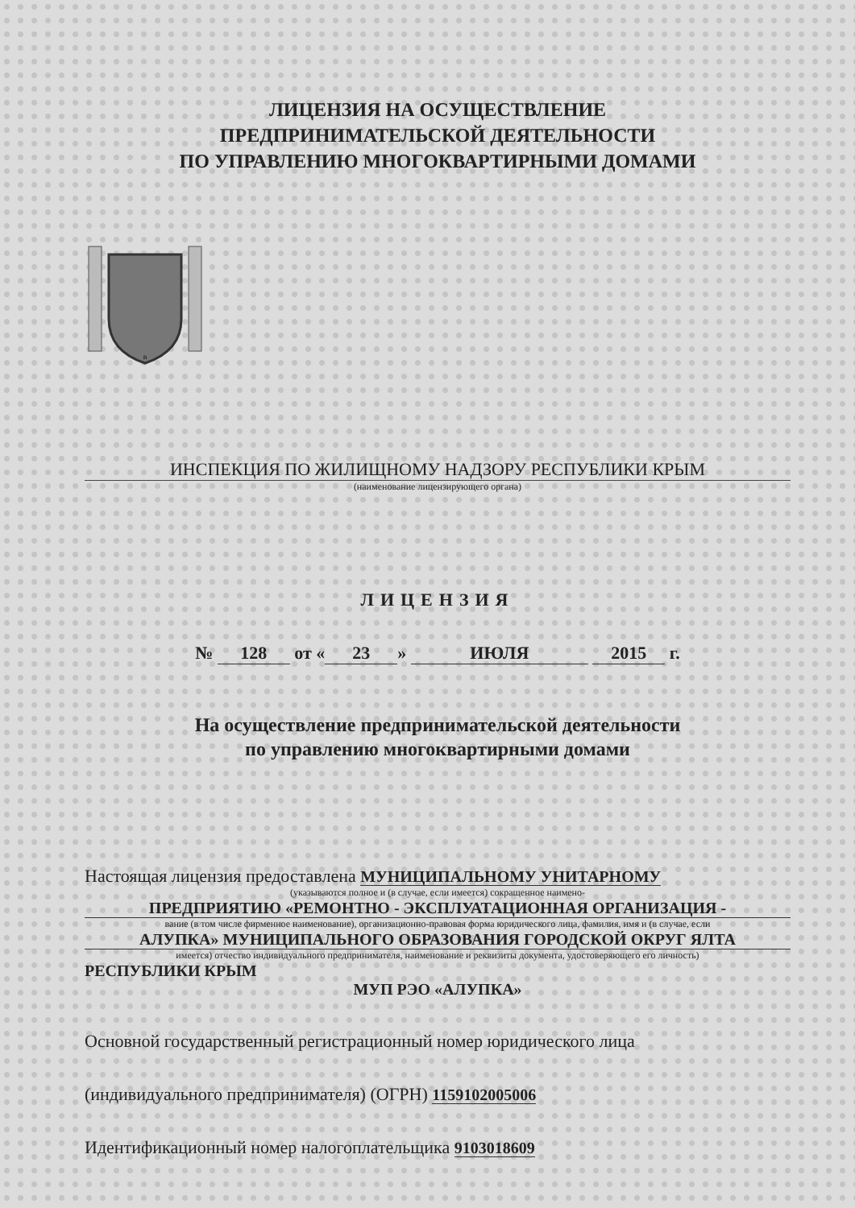ЛИЦЕНЗИЯ НА ОСУЩЕСТВЛЕНИЕ
ПРЕДПРИНИМАТЕЛЬСКОЙ ДЕЯТЕЛЬНОСТИ
ПО УПРАВЛЕНИЮ МНОГОКВАРТИРНЫМИ ДОМАМИ
В
ИНСПЕКЦИЯ ПО ЖИЛИЩНОМУ НАДЗОРУ РЕСПУБЛИКИ КРЫМ
(наименование лицензирующего органа)
ЛИЦЕНЗИЯ
№ 128 от « 23 » ИЮЛЯ 2015 г.
На осуществление предпринимательской деятельности
по управлению многоквартирными домами
Настоящая лицензия предоставлена МУНИЦИПАЛЬНОМУ УНИТАРНОМУ
(указываются полное и (в случае, если имеется) сокращенное наимено-
ПРЕДПРИЯТИЮ «РЕМОНТНО - ЭКСПЛУАТАЦИОННАЯ ОРГАНИЗАЦИЯ -
вание (в том числе фирменное наименование), организационно-правовая форма юридического лица, фамилия, имя и (в случае, если
АЛУПКА» МУНИЦИПАЛЬНОГО ОБРАЗОВАНИЯ ГОРОДСКОЙ ОКРУГ ЯЛТА
имеется) отчество индивидуального предпринимателя, наименование и реквизиты документа, удостоверяющего его личность)
РЕСПУБЛИКИ КРЫМ
МУП РЭО «АЛУПКА»
Основной государственный регистрационный номер юридического лица
(индивидуального предпринимателя) (ОГРН) 1159102005006
Идентификационный номер налогоплательщика 9103018609